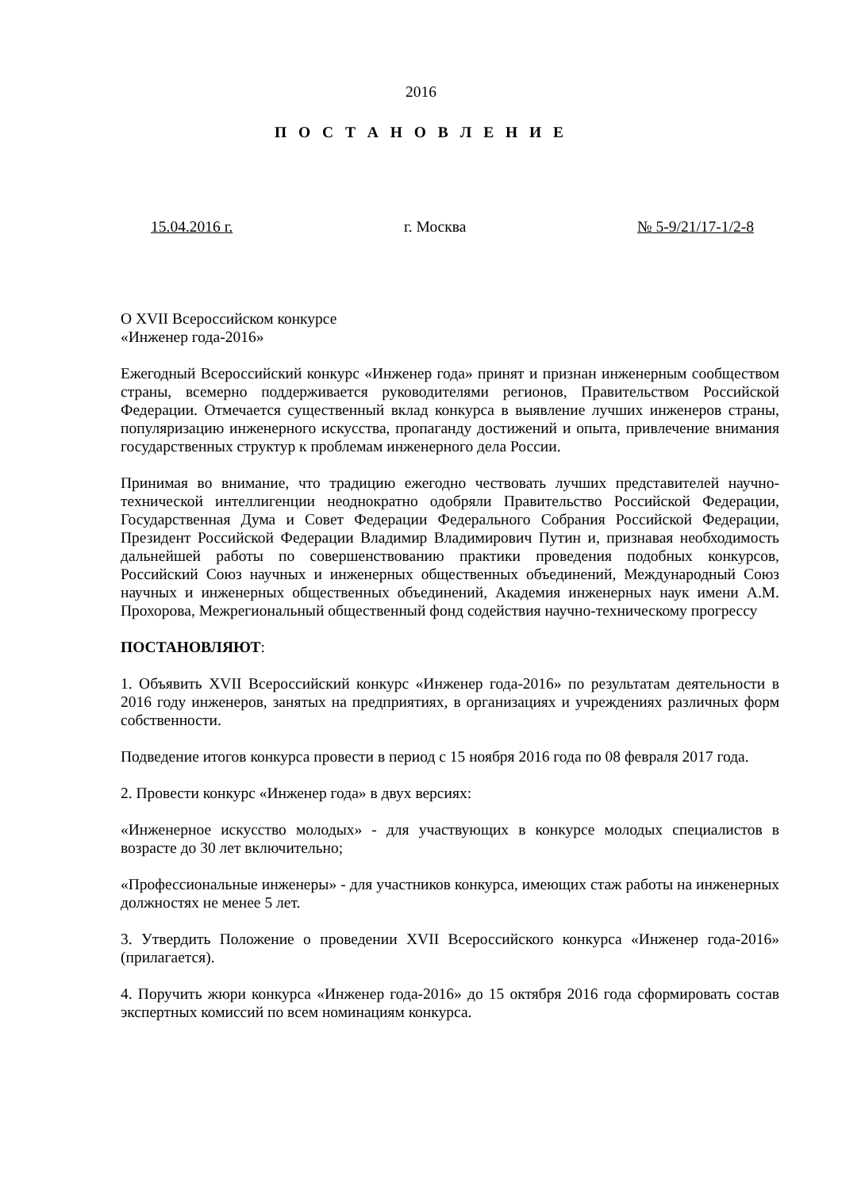2016
П О С Т А Н О В Л Е Н И Е
15.04.2016 г. г. Москва № 5-9/21/17-1/2-8
О XVII Всероссийском конкурсе
«Инженер года-2016»
Ежегодный Всероссийский конкурс «Инженер года» принят и признан инженерным сообществом страны, всемерно поддерживается руководителями регионов, Правительством Российской Федерации. Отмечается существенный вклад конкурса в выявление лучших инженеров страны, популяризацию инженерного искусства, пропаганду достижений и опыта, привлечение внимания государственных структур к проблемам инженерного дела России.
Принимая во внимание, что традицию ежегодно чествовать лучших представителей научно-технической интеллигенции неоднократно одобряли Правительство Российской Федерации, Государственная Дума и Совет Федерации Федерального Собрания Российской Федерации, Президент Российской Федерации Владимир Владимирович Путин и, признавая необходимость дальнейшей работы по совершенствованию практики проведения подобных конкурсов, Российский Союз научных и инженерных общественных объединений, Международный Союз научных и инженерных общественных объединений, Академия инженерных наук имени А.М. Прохорова, Межрегиональный общественный фонд содействия научно-техническому прогрессу
ПОСТАНОВЛЯЮТ:
1. Объявить XVII Всероссийский конкурс «Инженер года-2016» по результатам деятельности в 2016 году инженеров, занятых на предприятиях, в организациях и учреждениях различных форм собственности.
Подведение итогов конкурса провести в период с 15 ноября 2016 года по 08 февраля 2017 года.
2. Провести конкурс «Инженер года» в двух версиях:
«Инженерное искусство молодых» - для участвующих в конкурсе молодых специалистов в возрасте до 30 лет включительно;
«Профессиональные инженеры» - для участников конкурса, имеющих стаж работы на инженерных должностях не менее 5 лет.
3. Утвердить Положение о проведении XVII Всероссийского конкурса «Инженер года-2016» (прилагается).
4. Поручить жюри конкурса «Инженер года-2016» до 15 октября 2016 года сформировать состав экспертных комиссий по всем номинациям конкурса.